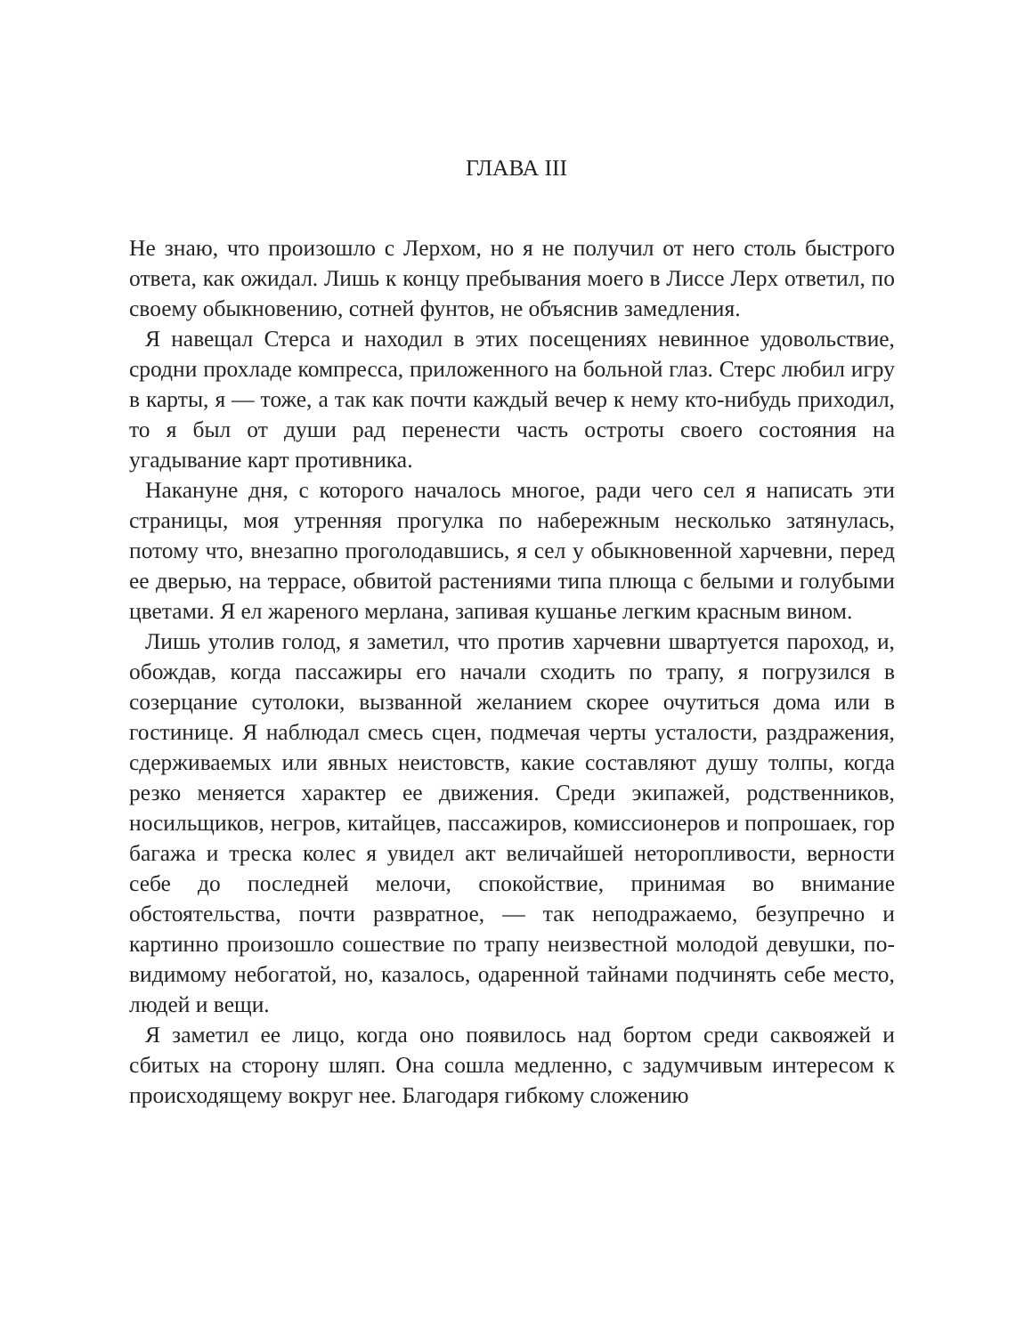ГЛАВА III
Не знаю, что произошло с Лерхом, но я не получил от него столь быстрого ответа, как ожидал. Лишь к концу пребывания моего в Лиссе Лерх ответил, по своему обыкновению, сотней фунтов, не объяснив замедления.
Я навещал Стерса и находил в этих посещениях невинное удовольствие, сродни прохладе компресса, приложенного на больной глаз. Стерс любил игру в карты, я — тоже, а так как почти каждый вечер к нему кто-нибудь приходил, то я был от души рад перенести часть остроты своего состояния на угадывание карт противника.
Накануне дня, с которого началось многое, ради чего сел я написать эти страницы, моя утренняя прогулка по набережным несколько затянулась, потому что, внезапно проголодавшись, я сел у обыкновенной харчевни, перед ее дверью, на террасе, обвитой растениями типа плюща с белыми и голубыми цветами. Я ел жареного мерлана, запивая кушанье легким красным вином.
Лишь утолив голод, я заметил, что против харчевни швартуется пароход, и, обождав, когда пассажиры его начали сходить по трапу, я погрузился в созерцание сутолоки, вызванной желанием скорее очутиться дома или в гостинице. Я наблюдал смесь сцен, подмечая черты усталости, раздражения, сдерживаемых или явных неистовств, какие составляют душу толпы, когда резко меняется характер ее движения. Среди экипажей, родственников, носильщиков, негров, китайцев, пассажиров, комиссионеров и попрошаек, гор багажа и треска колес я увидел акт величайшей неторопливости, верности себе до последней мелочи, спокойствие, принимая во внимание обстоятельства, почти развратное, — так неподражаемо, безупречно и картинно произошло сошествие по трапу неизвестной молодой девушки, по-видимому небогатой, но, казалось, одаренной тайнами подчинять себе место, людей и вещи.
Я заметил ее лицо, когда оно появилось над бортом среди саквояжей и сбитых на сторону шляп. Она сошла медленно, с задумчивым интересом к происходящему вокруг нее. Благодаря гибкому сложению